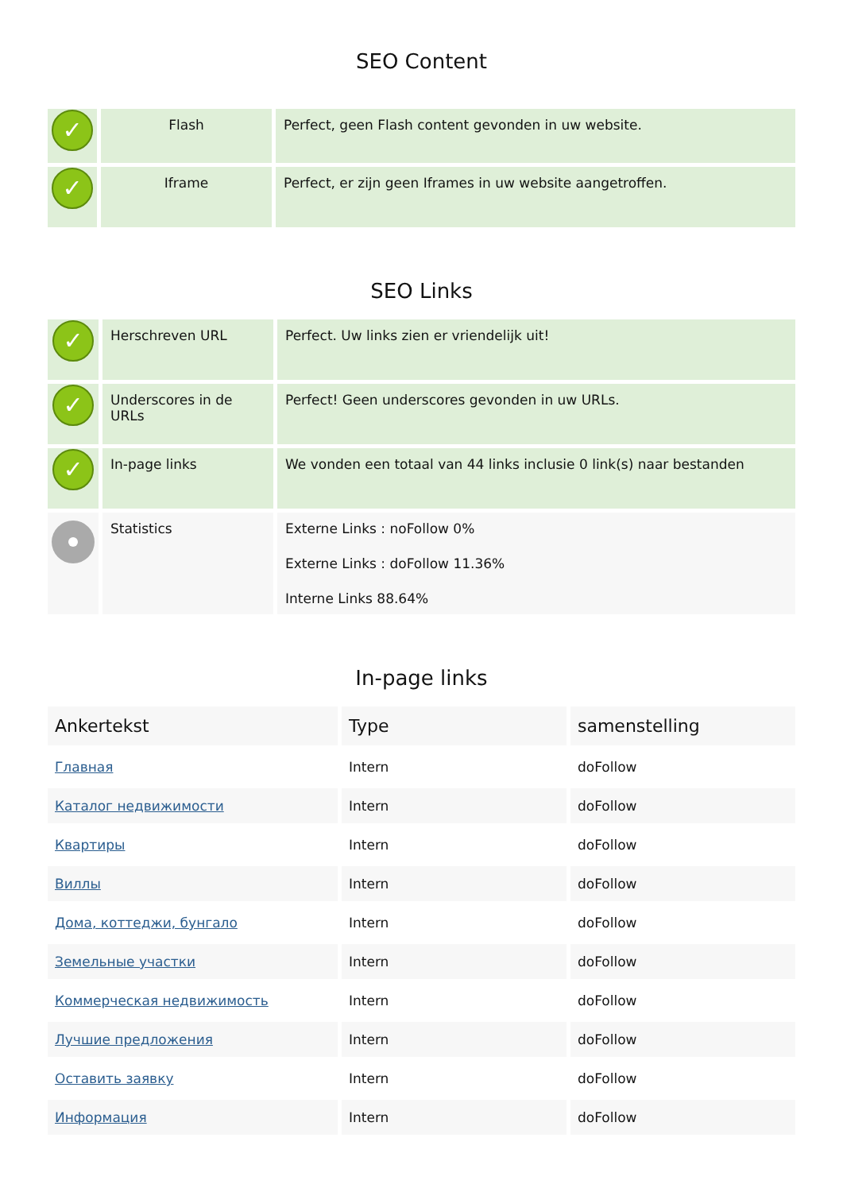SEO Content
| ✓ | Flash | Perfect, geen Flash content gevonden in uw website. |
| ✓ | Iframe | Perfect, er zijn geen Iframes in uw website aangetroffen. |
SEO Links
| ✓ | Herschreven URL | Perfect. Uw links zien er vriendelijk uit! |
| ✓ | Underscores in de URLs | Perfect! Geen underscores gevonden in uw URLs. |
| ✓ | In-page links | We vonden een totaal van 44 links inclusie 0 link(s) naar bestanden |
| | Statistics | Externe Links : noFollow 0% Externe Links : doFollow 11.36% Interne Links 88.64% |
In-page links
| Ankertekst | Type | samenstelling |
| --- | --- | --- |
| Главная | Intern | doFollow |
| Каталог недвижимости | Intern | doFollow |
| Квартиры | Intern | doFollow |
| Виллы | Intern | doFollow |
| Дома, коттеджи, бунгало | Intern | doFollow |
| Земельные участки | Intern | doFollow |
| Коммерческая недвижимость | Intern | doFollow |
| Лучшие предложения | Intern | doFollow |
| Оставить заявку | Intern | doFollow |
| Информация | Intern | doFollow |